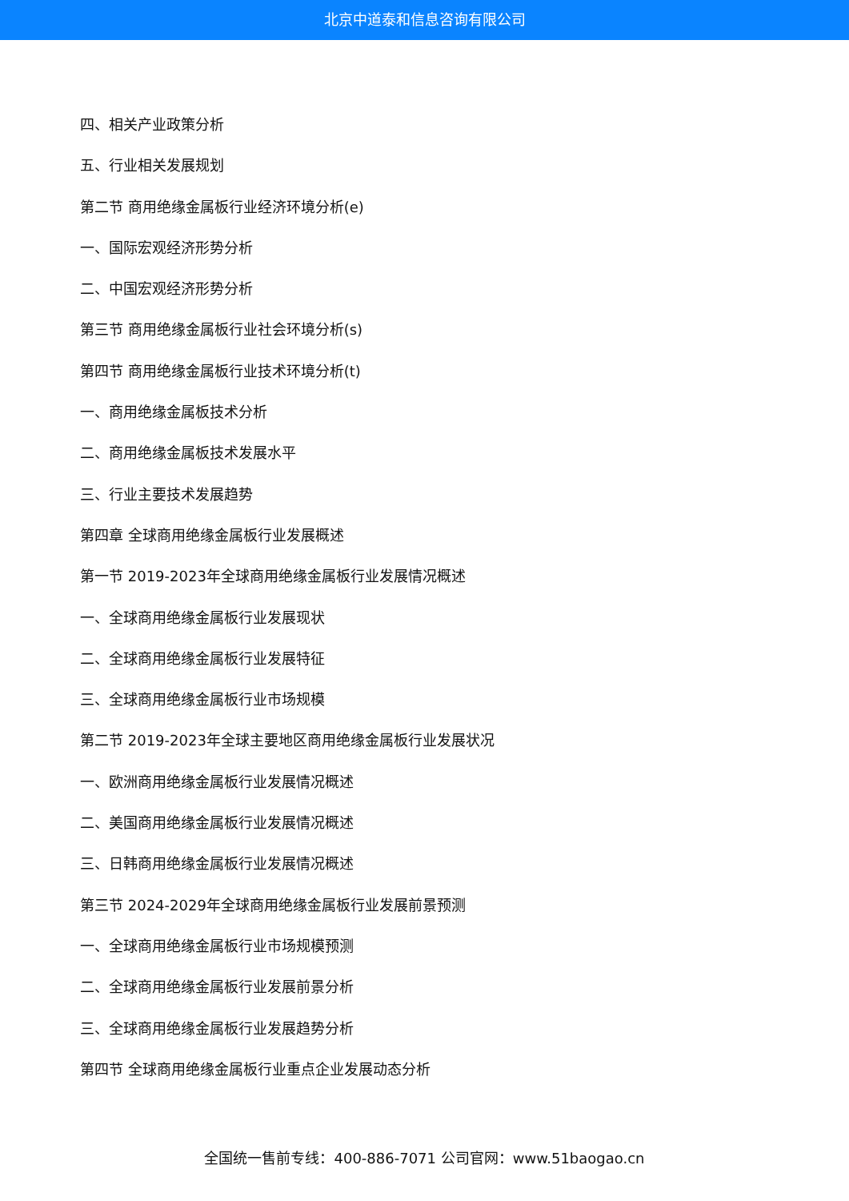北京中道泰和信息咨询有限公司
四、相关产业政策分析
五、行业相关发展规划
第二节 商用绝缘金属板行业经济环境分析(e)
一、国际宏观经济形势分析
二、中国宏观经济形势分析
第三节 商用绝缘金属板行业社会环境分析(s)
第四节 商用绝缘金属板行业技术环境分析(t)
一、商用绝缘金属板技术分析
二、商用绝缘金属板技术发展水平
三、行业主要技术发展趋势
第四章 全球商用绝缘金属板行业发展概述
第一节 2019-2023年全球商用绝缘金属板行业发展情况概述
一、全球商用绝缘金属板行业发展现状
二、全球商用绝缘金属板行业发展特征
三、全球商用绝缘金属板行业市场规模
第二节 2019-2023年全球主要地区商用绝缘金属板行业发展状况
一、欧洲商用绝缘金属板行业发展情况概述
二、美国商用绝缘金属板行业发展情况概述
三、日韩商用绝缘金属板行业发展情况概述
第三节 2024-2029年全球商用绝缘金属板行业发展前景预测
一、全球商用绝缘金属板行业市场规模预测
二、全球商用绝缘金属板行业发展前景分析
三、全球商用绝缘金属板行业发展趋势分析
第四节 全球商用绝缘金属板行业重点企业发展动态分析
全国统一售前专线：400-886-7071 公司官网：www.51baogao.cn